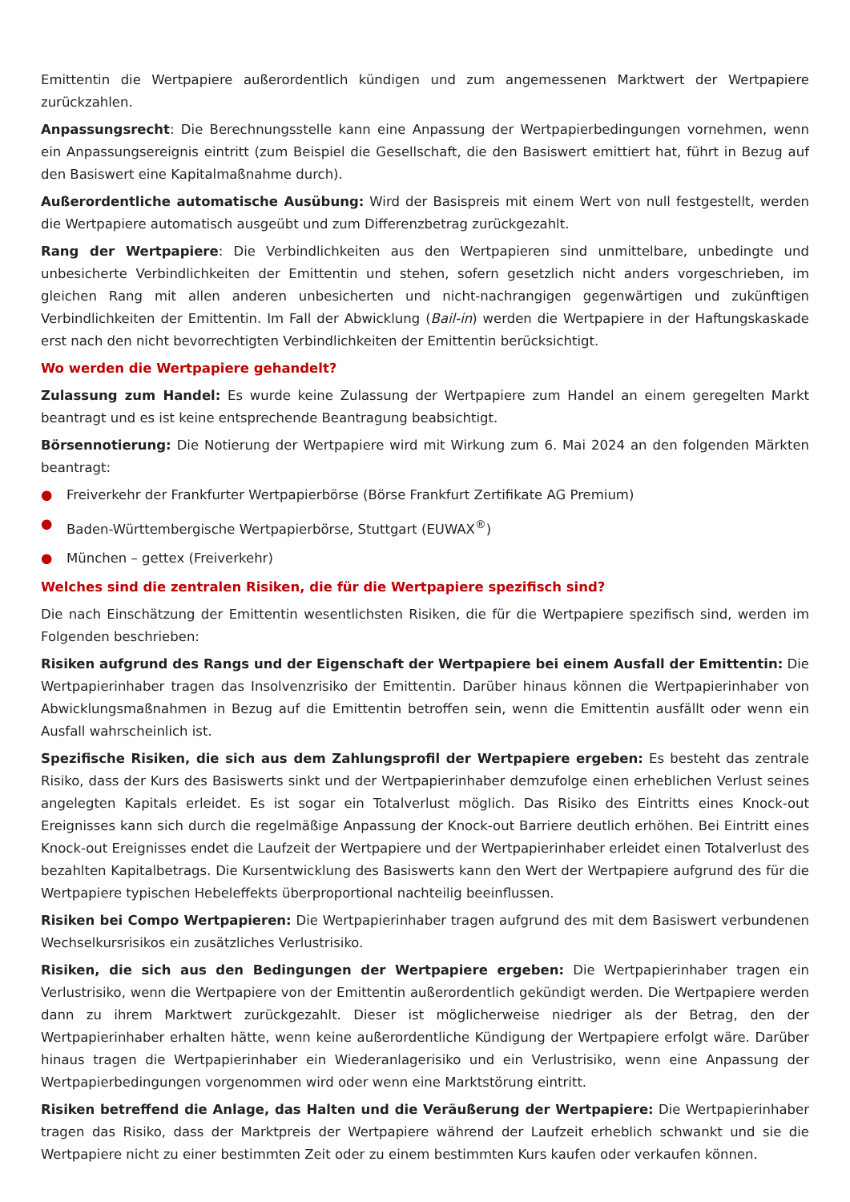Emittentin die Wertpapiere außerordentlich kündigen und zum angemessenen Marktwert der Wertpapiere zurückzahlen.
Anpassungsrecht: Die Berechnungsstelle kann eine Anpassung der Wertpapierbedingungen vornehmen, wenn ein Anpassungsereignis eintritt (zum Beispiel die Gesellschaft, die den Basiswert emittiert hat, führt in Bezug auf den Basiswert eine Kapitalmaßnahme durch).
Außerordentliche automatische Ausübung: Wird der Basispreis mit einem Wert von null festgestellt, werden die Wertpapiere automatisch ausgeübt und zum Differenzbetrag zurückgezahlt.
Rang der Wertpapiere: Die Verbindlichkeiten aus den Wertpapieren sind unmittelbare, unbedingte und unbesicherte Verbindlichkeiten der Emittentin und stehen, sofern gesetzlich nicht anders vorgeschrieben, im gleichen Rang mit allen anderen unbesicherten und nicht-nachrangigen gegenwärtigen und zukünftigen Verbindlichkeiten der Emittentin. Im Fall der Abwicklung (Bail-in) werden die Wertpapiere in der Haftungskaskade erst nach den nicht bevorrechtigten Verbindlichkeiten der Emittentin berücksichtigt.
Wo werden die Wertpapiere gehandelt?
Zulassung zum Handel: Es wurde keine Zulassung der Wertpapiere zum Handel an einem geregelten Markt beantragt und es ist keine entsprechende Beantragung beabsichtigt.
Börsennotierung: Die Notierung der Wertpapiere wird mit Wirkung zum 6. Mai 2024 an den folgenden Märkten beantragt:
● Freiverkehr der Frankfurter Wertpapierbörse (Börse Frankfurt Zertifikate AG Premium)
● Baden-Württembergische Wertpapierbörse, Stuttgart (EUWAX<sup>®</sup>)
● München – gettex (Freiverkehr)
Welches sind die zentralen Risiken, die für die Wertpapiere spezifisch sind?
Die nach Einschätzung der Emittentin wesentlichsten Risiken, die für die Wertpapiere spezifisch sind, werden im Folgenden beschrieben:
Risiken aufgrund des Rangs und der Eigenschaft der Wertpapiere bei einem Ausfall der Emittentin: Die Wertpapierinhaber tragen das Insolvenzrisiko der Emittentin. Darüber hinaus können die Wertpapierinhaber von Abwicklungsmaßnahmen in Bezug auf die Emittentin betroffen sein, wenn die Emittentin ausfällt oder wenn ein Ausfall wahrscheinlich ist.
Spezifische Risiken, die sich aus dem Zahlungsprofil der Wertpapiere ergeben: Es besteht das zentrale Risiko, dass der Kurs des Basiswerts sinkt und der Wertpapierinhaber demzufolge einen erheblichen Verlust seines angelegten Kapitals erleidet. Es ist sogar ein Totalverlust möglich. Das Risiko des Eintritts eines Knock-out Ereignisses kann sich durch die regelmäßige Anpassung der Knock-out Barriere deutlich erhöhen. Bei Eintritt eines Knock-out Ereignisses endet die Laufzeit der Wertpapiere und der Wertpapierinhaber erleidet einen Totalverlust des bezahlten Kapitalbetrags. Die Kursentwicklung des Basiswerts kann den Wert der Wertpapiere aufgrund des für die Wertpapiere typischen Hebeleffekts überproportional nachteilig beeinflussen.
Risiken bei Compo Wertpapieren: Die Wertpapierinhaber tragen aufgrund des mit dem Basiswert verbundenen Wechselkursrisikos ein zusätzliches Verlustrisiko.
Risiken, die sich aus den Bedingungen der Wertpapiere ergeben: Die Wertpapierinhaber tragen ein Verlustrisiko, wenn die Wertpapiere von der Emittentin außerordentlich gekündigt werden. Die Wertpapiere werden dann zu ihrem Marktwert zurückgezahlt. Dieser ist möglicherweise niedriger als der Betrag, den der Wertpapierinhaber erhalten hätte, wenn keine außerordentliche Kündigung der Wertpapiere erfolgt wäre. Darüber hinaus tragen die Wertpapierinhaber ein Wiederanlagerisiko und ein Verlustrisiko, wenn eine Anpassung der Wertpapierbedingungen vorgenommen wird oder wenn eine Marktstörung eintritt.
Risiken betreffend die Anlage, das Halten und die Veräußerung der Wertpapiere: Die Wertpapierinhaber tragen das Risiko, dass der Marktpreis der Wertpapiere während der Laufzeit erheblich schwankt und sie die Wertpapiere nicht zu einer bestimmten Zeit oder zu einem bestimmten Kurs kaufen oder verkaufen können.